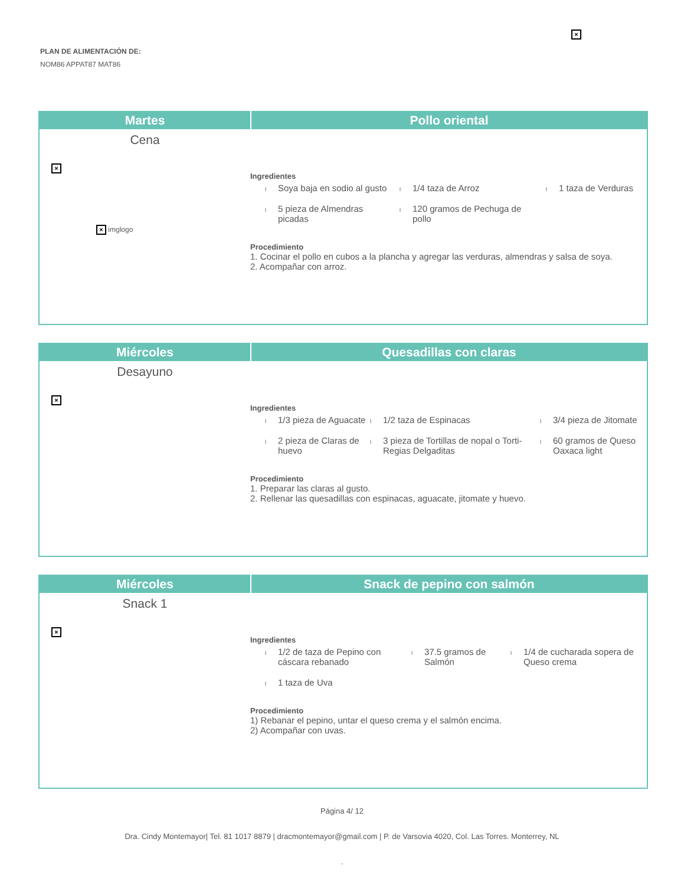×
PLAN DE ALIMENTACIÓN DE:
NOM86 APPAT87 MAT86
Martes Pollo oriental
Cena
×
× imglogo
Ingredientes
| l | Soya baja en sodio al gusto | l | 1/4 taza de Arroz | l | 1 taza de Verduras |
| l | 5 pieza de Almendras picadas | l | 120 gramos de Pechuga de pollo | | |
Procedimiento
1. Cocinar el pollo en cubos a la plancha y agregar las verduras, almendras y salsa de soya.
2. Acompañar con arroz.
Miércoles Quesadillas con claras
Desayuno
×
Ingredientes
| l | 1/3 pieza de Aguacate | l | 1/2 taza de Espinacas | l | 3/4 pieza de Jitomate |
| l | 2 pieza de Claras de huevo | l | 3 pieza de Tortillas de nopal o Torti-Regias Delgaditas | l | 60 gramos de Queso Oaxaca light |
Procedimiento
1. Preparar las claras al gusto.
2. Rellenar las quesadillas con espinacas, aguacate, jitomate y huevo.
Miércoles Snack de pepino con salmón
Snack 1
×
Ingredientes
| l | 1/2 de taza de Pepino con cáscara rebanado | l | 37.5 gramos de Salmón | l | 1/4 de cucharada sopera de Queso crema |
| l | 1 taza de Uva | | | | |
Procedimiento
1) Rebanar el pepino, untar el queso crema y el salmón encima.
2) Acompañar con uvas.
Página 4/ 12
Dra. Cindy Montemayor| Tel. 81 1017 8879 | dracmontemayor@gmail.com | P. de Varsovia 4020, Col. Las Torres. Monterrey, NL
.